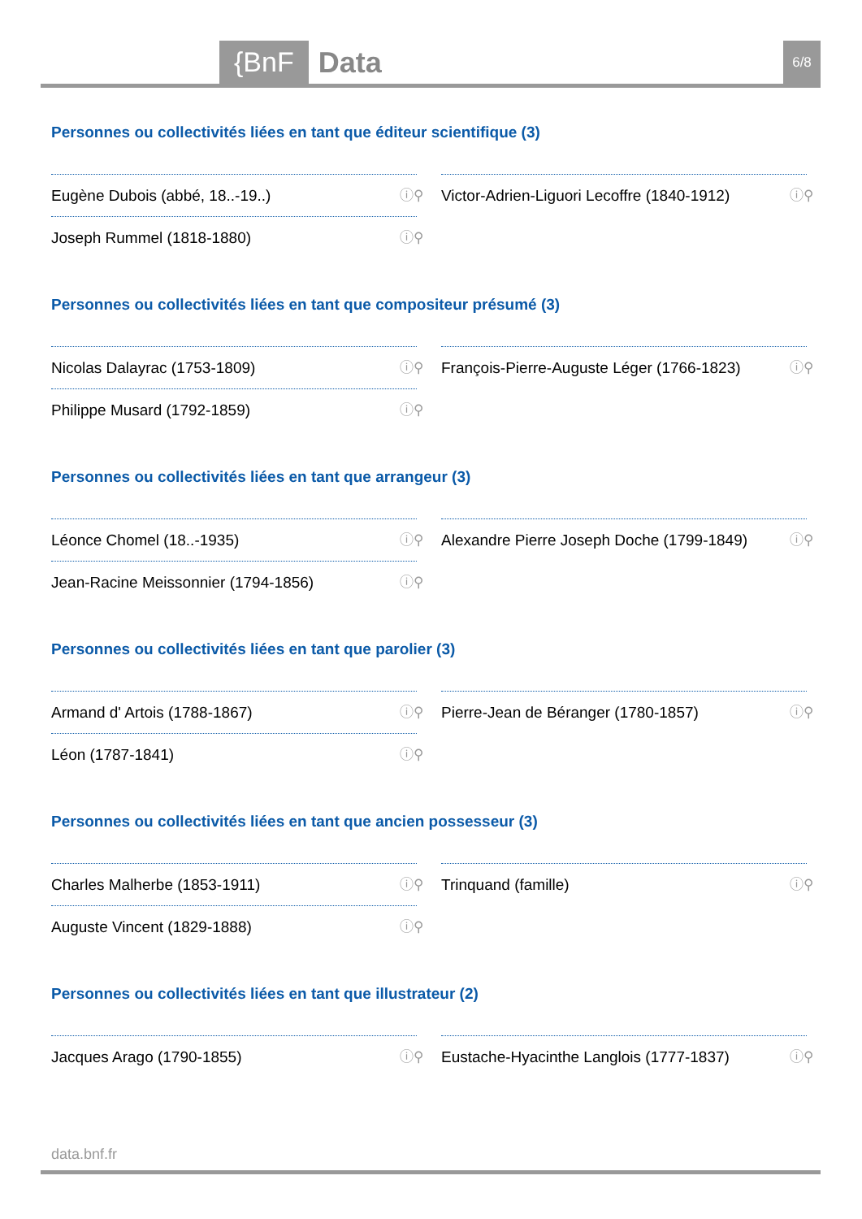{BnF Data 6/8
Personnes ou collectivités liées en tant que éditeur scientifique (3)
Eugène Dubois (abbé, 18..-19..) ⓘ⚲
Joseph Rummel (1818-1880) ⓘ⚲
Victor-Adrien-Liguori Lecoffre (1840-1912) ⓘ⚲
Personnes ou collectivités liées en tant que compositeur présumé (3)
Nicolas Dalayrac (1753-1809) ⓘ⚲
Philippe Musard (1792-1859) ⓘ⚲
François-Pierre-Auguste Léger (1766-1823) ⓘ⚲
Personnes ou collectivités liées en tant que arrangeur (3)
Léonce Chomel (18..-1935) ⓘ⚲
Jean-Racine Meissonnier (1794-1856) ⓘ⚲
Alexandre Pierre Joseph Doche (1799-1849) ⓘ⚲
Personnes ou collectivités liées en tant que parolier (3)
Armand d' Artois (1788-1867) ⓘ⚲
Léon (1787-1841) ⓘ⚲
Pierre-Jean de Béranger (1780-1857) ⓘ⚲
Personnes ou collectivités liées en tant que ancien possesseur (3)
Charles Malherbe (1853-1911) ⓘ⚲
Auguste Vincent (1829-1888) ⓘ⚲
Trinquand (famille) ⓘ⚲
Personnes ou collectivités liées en tant que illustrateur (2)
Jacques Arago (1790-1855) ⓘ⚲ Eustache-Hyacinthe Langlois (1777-1837) ⓘ⚲
data.bnf.fr